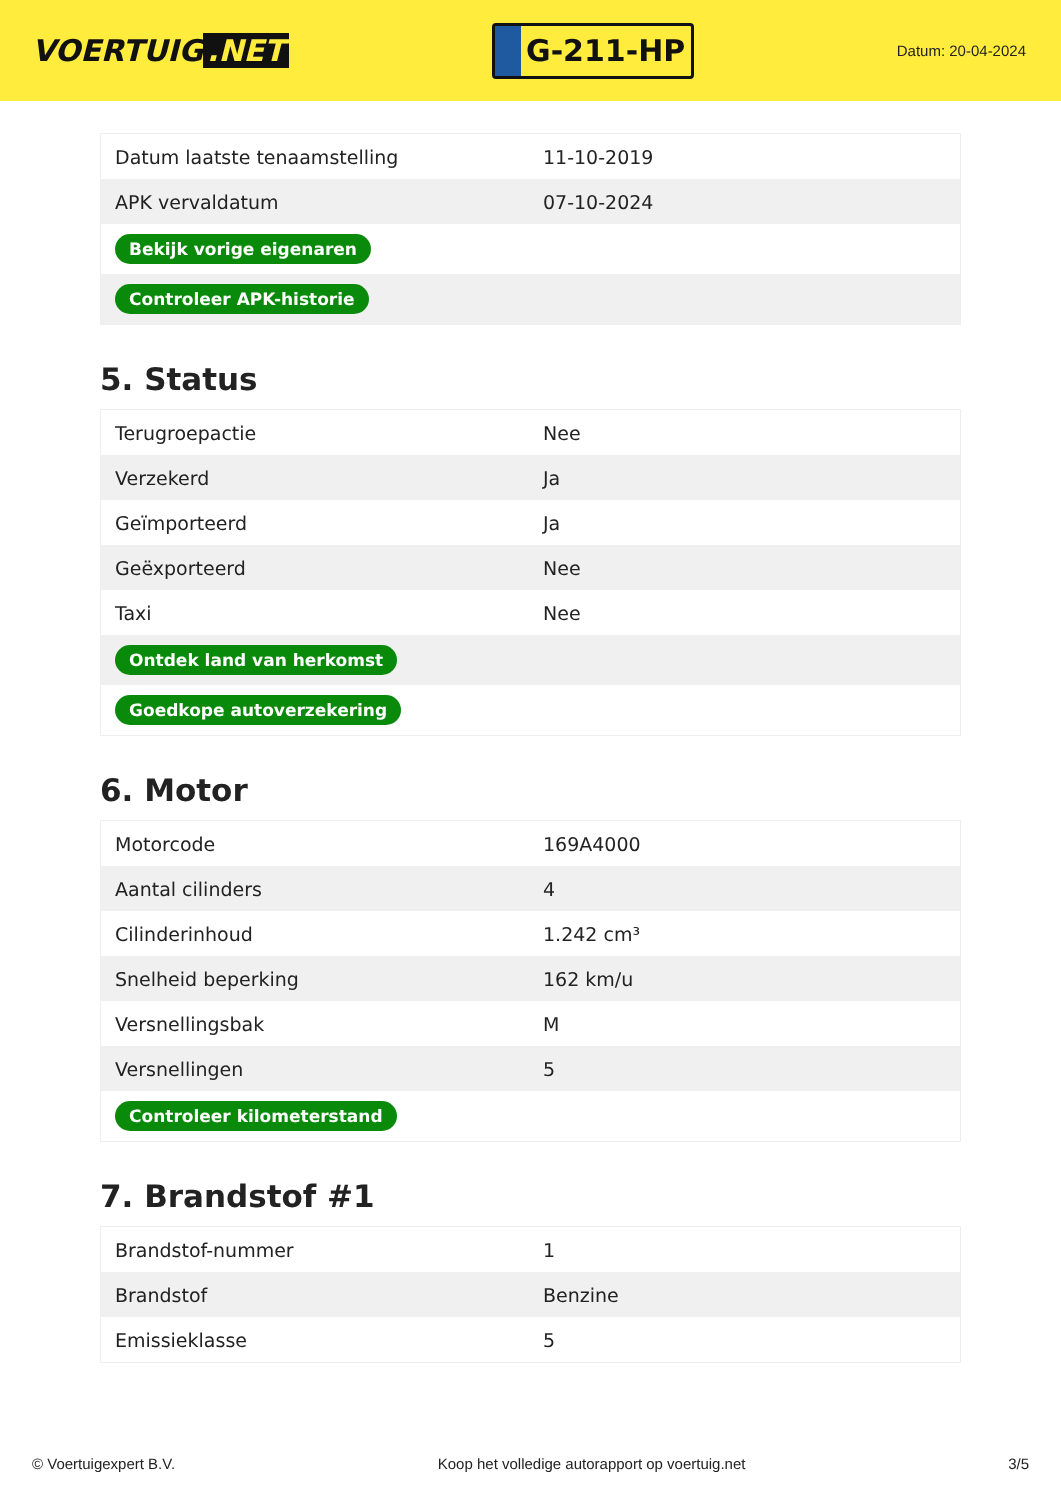VOERTUIG.NET
G-211-HP
Datum: 20-04-2024
| Datum laatste tenaamstelling | 11-10-2019 |
| APK vervaldatum | 07-10-2024 |
| Bekijk vorige eigenaren | |
| Controleer APK-historie | |
5. Status
| Terugroepactie | Nee |
| Verzekerd | Ja |
| Geïmporteerd | Ja |
| Geëxporteerd | Nee |
| Taxi | Nee |
| Ontdek land van herkomst | |
| Goedkope autoverzekering | |
6. Motor
| Motorcode | 169A4000 |
| Aantal cilinders | 4 |
| Cilinderinhoud | 1.242 cm³ |
| Snelheid beperking | 162 km/u |
| Versnellingsbak | M |
| Versnellingen | 5 |
| Controleer kilometerstand | |
7. Brandstof #1
| Brandstof-nummer | 1 |
| Brandstof | Benzine |
| Emissieklasse | 5 |
© Voertuigexpert B.V. Koop het volledige autorapport op voertuig.net 3/5